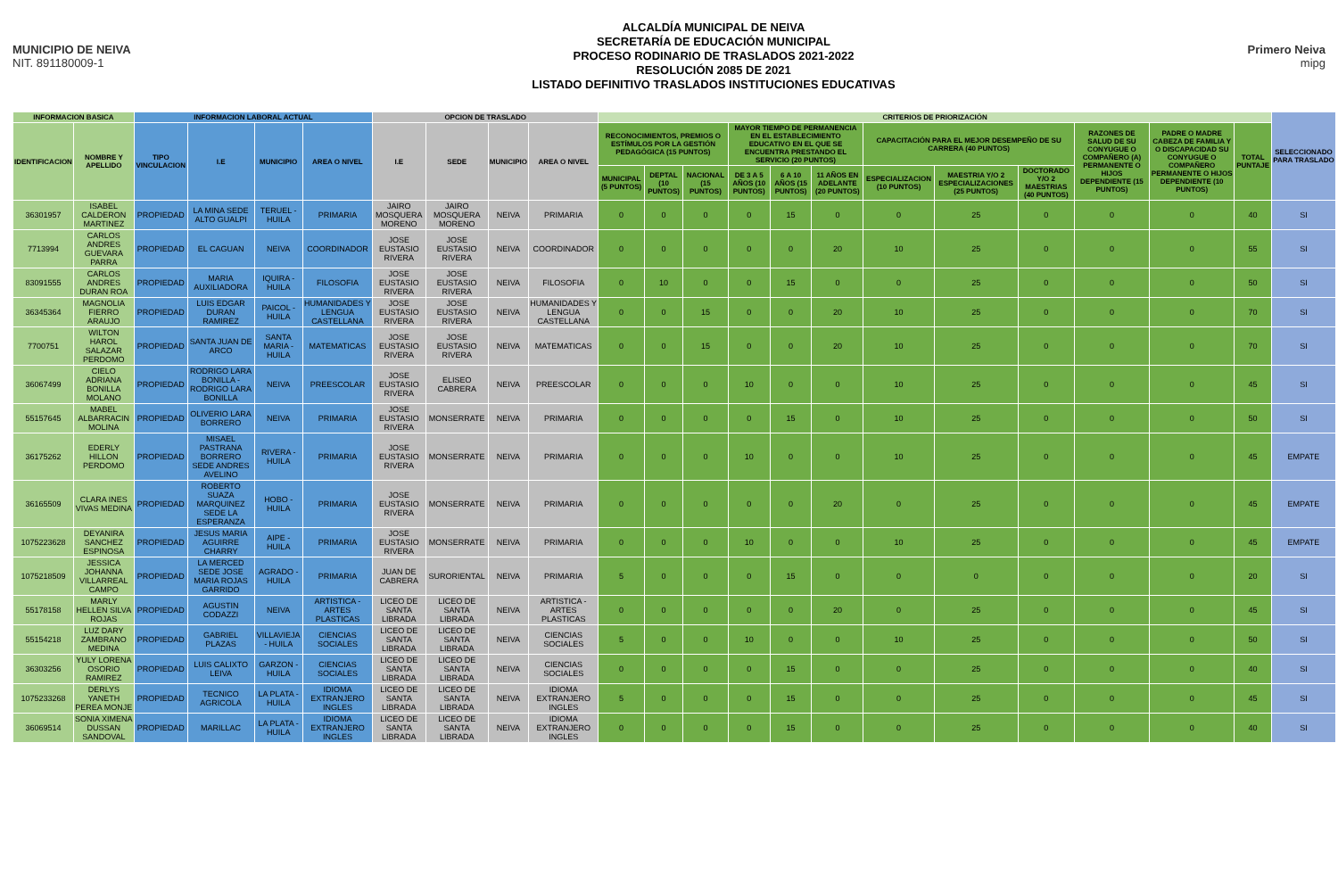MUNICIPIO DE NEIVA
NIT. 891180009-1
ALCALDÍA MUNICIPAL DE NEIVA
SECRETARÍA DE EDUCACIÓN MUNICIPAL
PROCESO RODINARIO DE TRASLADOS 2021-2022
RESOLUCIÓN 2085 DE 2021
LISTADO DEFINITIVO TRASLADOS INSTITUCIONES EDUCATIVAS
Primero Neiva
mipg
| INFORMACION BASICA | | INFORMACION LABORAL ACTUAL | | | | OPCION DE TRASLADO | | | | CRITERIOS DE PRIORIZACIÓN | | | | | | | | | | | | SELECCIONADO PARA TRASLADO |
| --- | --- | --- | --- | --- | --- | --- | --- | --- | --- | --- | --- | --- | --- | --- | --- | --- | --- | --- | --- | --- | --- | --- |
| IDENTIFICACION | NOMBRE Y APELLIDO | TIPO VINCULACION | I.E | MUNICIPIO | AREA O NIVEL | I.E | SEDE | MUNICIPIO | AREA O NIVEL | RECONOCIMIENTOS, PREMIOS O ESTÍMULOS POR LA GESTIÓN PEDAGÓGICA (15 PUNTOS) | | | MAYOR TIEMPO DE PERMANENCIA EN EL ESTABLECIMIENTO EDUCATIVO EN EL QUE SE ENCUENTRA PRESTANDO EL SERVICIO (20 PUNTOS) | | | CAPACITACIÓN PARA EL MEJOR DESEMPEÑO DE SU CARRERA (40 PUNTOS) | | | RAZONES DE SALUD DE SU CONYUGUE O COMPAÑERO (A) PERMANENTE O HIJOS DEPENDIENTE (15 PUNTOS) | PADRE O MADRE CABEZA DE FAMILIA Y O DISCAPACIDAD SU CONYUGUE O COMPAÑERO PERMANENTE O HIJOS DEPENDIENTE (10 PUNTOS) | TOTAL PUNTAJE | |
| | | | | | | | | | | MUNICIPAL (5 PUNTOS) | DEPTAL (10 PUNTOS) | NACIONAL (15 PUNTOS) | DE 3 A 5 AÑOS (10 PUNTOS) | 6 A 10 AÑOS (15 PUNTOS) | 11 AÑOS EN ADELANTE (20 PUNTOS) | ESPECIALIZACION (10 PUNTOS) | MAESTRIA Y/O 2 ESPECIALIZACIONES (25 PUNTOS) | DOCTORADO Y/O 2 MAESTRIAS (40 PUNTOS) | | | | |
| 36301957 | ISABEL CALDERON MARTINEZ | PROPIEDAD | LA MINA SEDE ALTO GUALPI | TERUEL - HUILA | PRIMARIA | JAIRO MOSQUERA MORENO | JAIRO MOSQUERA MORENO | NEIVA | PRIMARIA | 0 | 0 | 0 | 0 | 15 | 0 | 0 | 25 | 0 | 0 | 0 | 40 | SI |
| 7713994 | CARLOS ANDRES GUEVARA PARRA | PROPIEDAD | EL CAGUAN | NEIVA | COORDINADOR | JOSE EUSTASIO RIVERA | JOSE EUSTASIO RIVERA | NEIVA | COORDINADOR | 0 | 0 | 0 | 0 | 0 | 20 | 10 | 25 | 0 | 0 | 0 | 55 | SI |
| 83091555 | CARLOS ANDRES DURAN ROA | PROPIEDAD | MARIA AUXILIADORA | IQUIRA - HUILA | FILOSOFIA | JOSE EUSTASIO RIVERA | JOSE EUSTASIO RIVERA | NEIVA | FILOSOFIA | 0 | 10 | 0 | 0 | 15 | 0 | 0 | 25 | 0 | 0 | 0 | 50 | SI |
| 36345364 | MAGNOLIA FIERRO ARAUJO | PROPIEDAD | LUIS EDGAR DURAN RAMIREZ | PAICOL - HUILA | HUMANIDADES Y LENGUA CASTELLANA | JOSE EUSTASIO RIVERA | JOSE EUSTASIO RIVERA | NEIVA | HUMANIDADES Y LENGUA CASTELLANA | 0 | 0 | 15 | 0 | 0 | 20 | 10 | 25 | 0 | 0 | 0 | 70 | SI |
| 7700751 | WILTON HAROL SALAZAR PERDOMO | PROPIEDAD | SANTA JUAN DE ARCO | SANTA MARIA - HUILA | MATEMATICAS | JOSE EUSTASIO RIVERA | JOSE EUSTASIO RIVERA | NEIVA | MATEMATICAS | 0 | 0 | 15 | 0 | 0 | 20 | 10 | 25 | 0 | 0 | 0 | 70 | SI |
| 36067499 | CIELO ADRIANA BONILLA MOLANO | PROPIEDAD | RODRIGO LARA BONILLA - RODRIGO LARA BONILLA | NEIVA | PREESCOLAR | JOSE EUSTASIO RIVERA | ELISEO CABRERA | NEIVA | PREESCOLAR | 0 | 0 | 0 | 10 | 0 | 0 | 10 | 25 | 0 | 0 | 0 | 45 | SI |
| 55157645 | MABEL ALBARRACIN MOLINA | PROPIEDAD | OLIVERIO LARA BORRERO | NEIVA | PRIMARIA | JOSE EUSTASIO RIVERA | MONSERRATE | NEIVA | PRIMARIA | 0 | 0 | 0 | 0 | 15 | 0 | 10 | 25 | 0 | 0 | 0 | 50 | SI |
| 36175262 | EDERLY HILLON PERDOMO | PROPIEDAD | MISAEL PASTRANA BORRERO SEDE ANDRES AVELINO | RIVERA - HUILA | PRIMARIA | JOSE EUSTASIO RIVERA | MONSERRATE | NEIVA | PRIMARIA | 0 | 0 | 0 | 10 | 0 | 0 | 10 | 25 | 0 | 0 | 0 | 45 | EMPATE |
| 36165509 | CLARA INES VIVAS MEDINA | PROPIEDAD | ROBERTO SUAZA MARQUINEZ SEDE LA ESPERANZA | HOBO - HUILA | PRIMARIA | JOSE EUSTASIO RIVERA | MONSERRATE | NEIVA | PRIMARIA | 0 | 0 | 0 | 0 | 0 | 20 | 0 | 25 | 0 | 0 | 0 | 45 | EMPATE |
| 1075223628 | DEYANIRA SANCHEZ ESPINOSA | PROPIEDAD | JESUS MARIA AGUIRRE CHARRY | AIPE - HUILA | PRIMARIA | JOSE EUSTASIO RIVERA | MONSERRATE | NEIVA | PRIMARIA | 0 | 0 | 0 | 10 | 0 | 0 | 10 | 25 | 0 | 0 | 0 | 45 | EMPATE |
| 1075218509 | JESSICA JOHANNA VILLARREAL CAMPO | PROPIEDAD | LA MERCED SEDE JOSE MARIA ROJAS GARRIDO | AGRADO - HUILA | PRIMARIA | JUAN DE CABRERA | SURORIENTAL | NEIVA | PRIMARIA | 5 | 0 | 0 | 0 | 15 | 0 | 0 | 0 | 0 | 0 | 0 | 20 | SI |
| 55178158 | MARLY HELLEN SILVA ROJAS | PROPIEDAD | AGUSTIN CODAZZI | NEIVA | ARTISTICA - ARTES PLASTICAS | LICEO DE SANTA LIBRADA | LICEO DE SANTA LIBRADA | NEIVA | ARTISTICA - ARTES PLASTICAS | 0 | 0 | 0 | 0 | 0 | 20 | 0 | 25 | 0 | 0 | 0 | 45 | SI |
| 55154218 | LUZ DARY ZAMBRANO MEDINA | PROPIEDAD | GABRIEL PLAZAS | VILLAVIEJA - HUILA | CIENCIAS SOCIALES | LICEO DE SANTA LIBRADA | LICEO DE SANTA LIBRADA | NEIVA | CIENCIAS SOCIALES | 5 | 0 | 0 | 10 | 0 | 0 | 10 | 25 | 0 | 0 | 0 | 50 | SI |
| 36303256 | YULY LORENA OSORIO RAMIREZ | PROPIEDAD | LUIS CALIXTO LEIVA | GARZON - HUILA | CIENCIAS SOCIALES | LICEO DE SANTA LIBRADA | LICEO DE SANTA LIBRADA | NEIVA | CIENCIAS SOCIALES | 0 | 0 | 0 | 0 | 15 | 0 | 0 | 25 | 0 | 0 | 0 | 40 | SI |
| 1075233268 | DERLYS YANETH PEREA MONJE | PROPIEDAD | TECNICO AGRICOLA | LA PLATA - HUILA | IDIOMA EXTRANJERO INGLES | LICEO DE SANTA LIBRADA | LICEO DE SANTA LIBRADA | NEIVA | IDIOMA EXTRANJERO INGLES | 5 | 0 | 0 | 0 | 15 | 0 | 0 | 25 | 0 | 0 | 0 | 45 | SI |
| 36069514 | SONIA XIMENA DUSSAN SANDOVAL | PROPIEDAD | MARILLAC | LA PLATA - HUILA | IDIOMA EXTRANJERO INGLES | LICEO DE SANTA LIBRADA | LICEO DE SANTA LIBRADA | NEIVA | IDIOMA EXTRANJERO INGLES | 0 | 0 | 0 | 0 | 15 | 0 | 0 | 25 | 0 | 0 | 0 | 40 | SI |